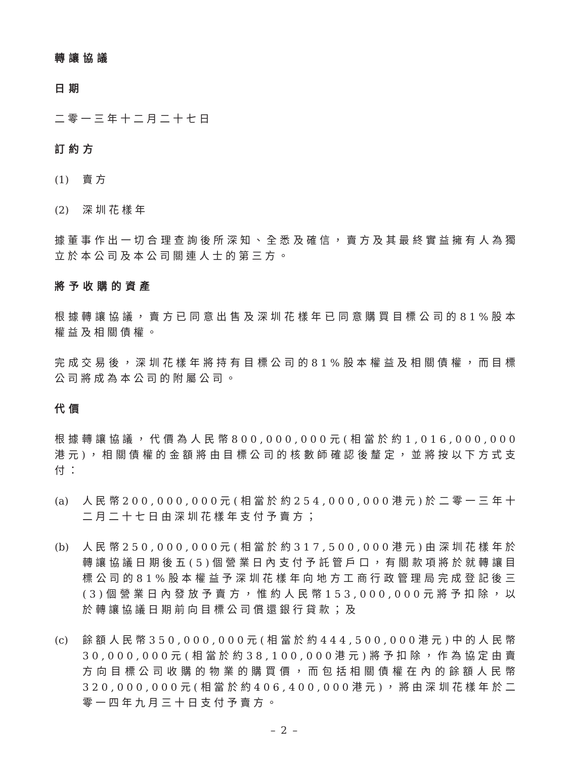轉讓協議
日期
二零一三年十二月二十七日
訂約方
(1) 賣方
(2) 深圳花樣年
據董事作出一切合理查詢後所深知、全悉及確信，賣方及其最終實益擁有人為獨立於本公司及本公司關連人士的第三方。
將予收購的資產
根據轉讓協議，賣方已同意出售及深圳花樣年已同意購買目標公司的81%股本權益及相關債權。
完成交易後，深圳花樣年將持有目標公司的81%股本權益及相關債權，而目標公司將成為本公司的附屬公司。
代價
根據轉讓協議，代價為人民幣800,000,000元(相當於約1,016,000,000港元)，相關債權的金額將由目標公司的核數師確認後釐定，並將按以下方式支付：
(a) 人民幣200,000,000元(相當於約254,000,000港元)於二零一三年十二月二十七日由深圳花樣年支付予賣方；
(b) 人民幣250,000,000元(相當於約317,500,000港元)由深圳花樣年於轉讓協議日期後五(5)個營業日內支付予託管戶口，有關款項將於就轉讓目標公司的81%股本權益予深圳花樣年向地方工商行政管理局完成登記後三(3)個營業日內發放予賣方，惟約人民幣153,000,000元將予扣除，以於轉讓協議日期前向目標公司償還銀行貸款；及
(c) 餘額人民幣350,000,000元(相當於約444,500,000港元)中的人民幣30,000,000元(相當於約38,100,000港元)將予扣除，作為協定由賣方向目標公司收購的物業的購買價，而包括相關債權在內的餘額人民幣320,000,000元(相當於約406,400,000港元)，將由深圳花樣年於二零一四年九月三十日支付予賣方。
– 2 –